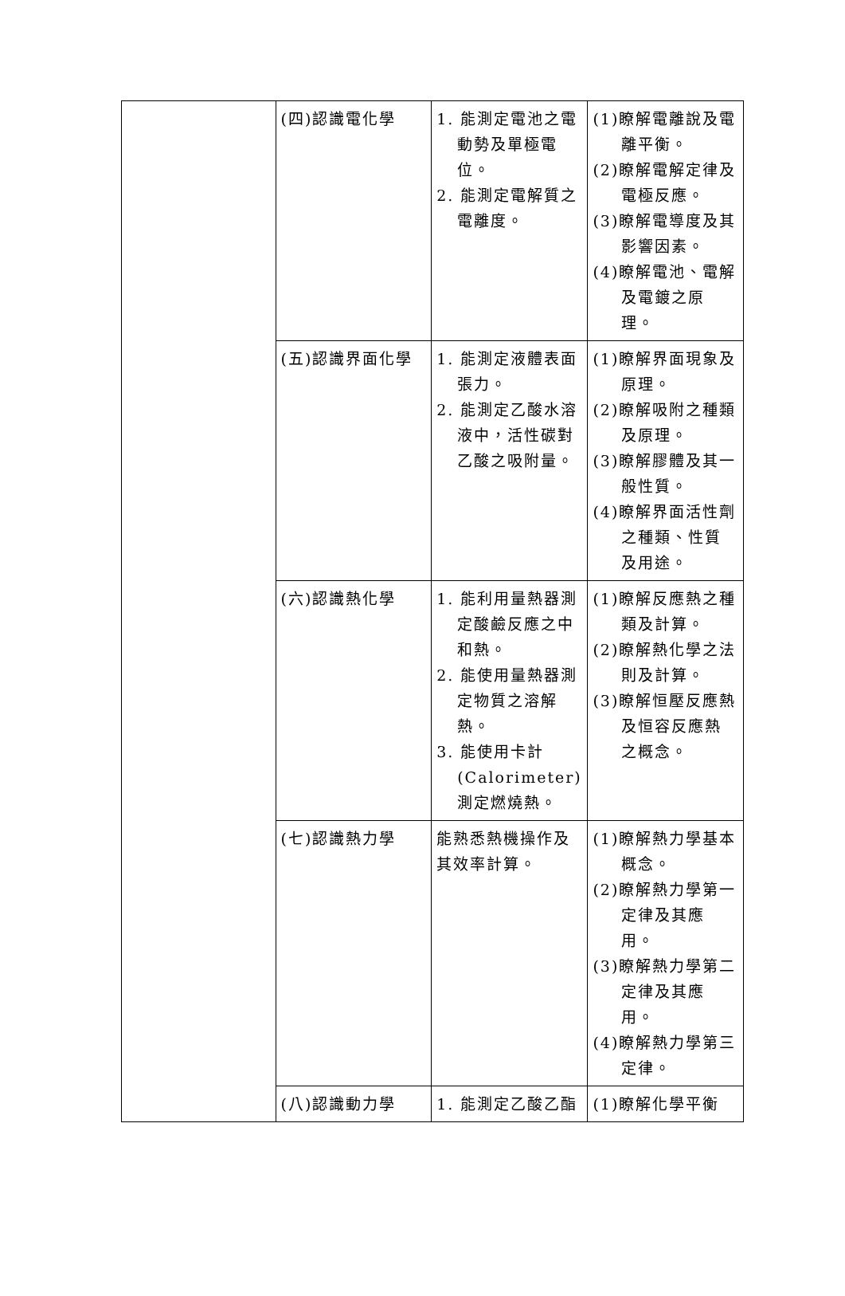| | (四)認識電化學 | 1. 能測定電池之電動勢及單極電位。 2. 能測定電解質之電離度。 | (1)瞭解電離說及電離平衡。 (2)瞭解電解定律及電極反應。 (3)瞭解電導度及其影響因素。 (4)瞭解電池、電解及電鍍之原理。 |
| | (五)認識界面化學 | 1. 能測定液體表面張力。 2. 能測定乙酸水溶液中，活性碳對乙酸之吸附量。 | (1)瞭解界面現象及原理。 (2)瞭解吸附之種類及原理。 (3)瞭解膠體及其一般性質。 (4)瞭解界面活性劑之種類、性質及用途。 |
| | (六)認識熱化學 | 1. 能利用量熱器測定酸鹼反應之中和熱。 2. 能使用量熱器測定物質之溶解熱。 3. 能使用卡計(Calorimeter)測定燃燒熱。 | (1)瞭解反應熱之種類及計算。 (2)瞭解熱化學之法則及計算。 (3)瞭解恒壓反應熱及恒容反應熱之概念。 |
| | (七)認識熱力學 | 能熟悉熱機操作及其效率計算。 | (1)瞭解熱力學基本概念。 (2)瞭解熱力學第一定律及其應用。 (3)瞭解熱力學第二定律及其應用。 (4)瞭解熱力學第三定律。 |
| | (八)認識動力學 | 1. 能測定乙酸乙酯 | (1)瞭解化學平衡 |